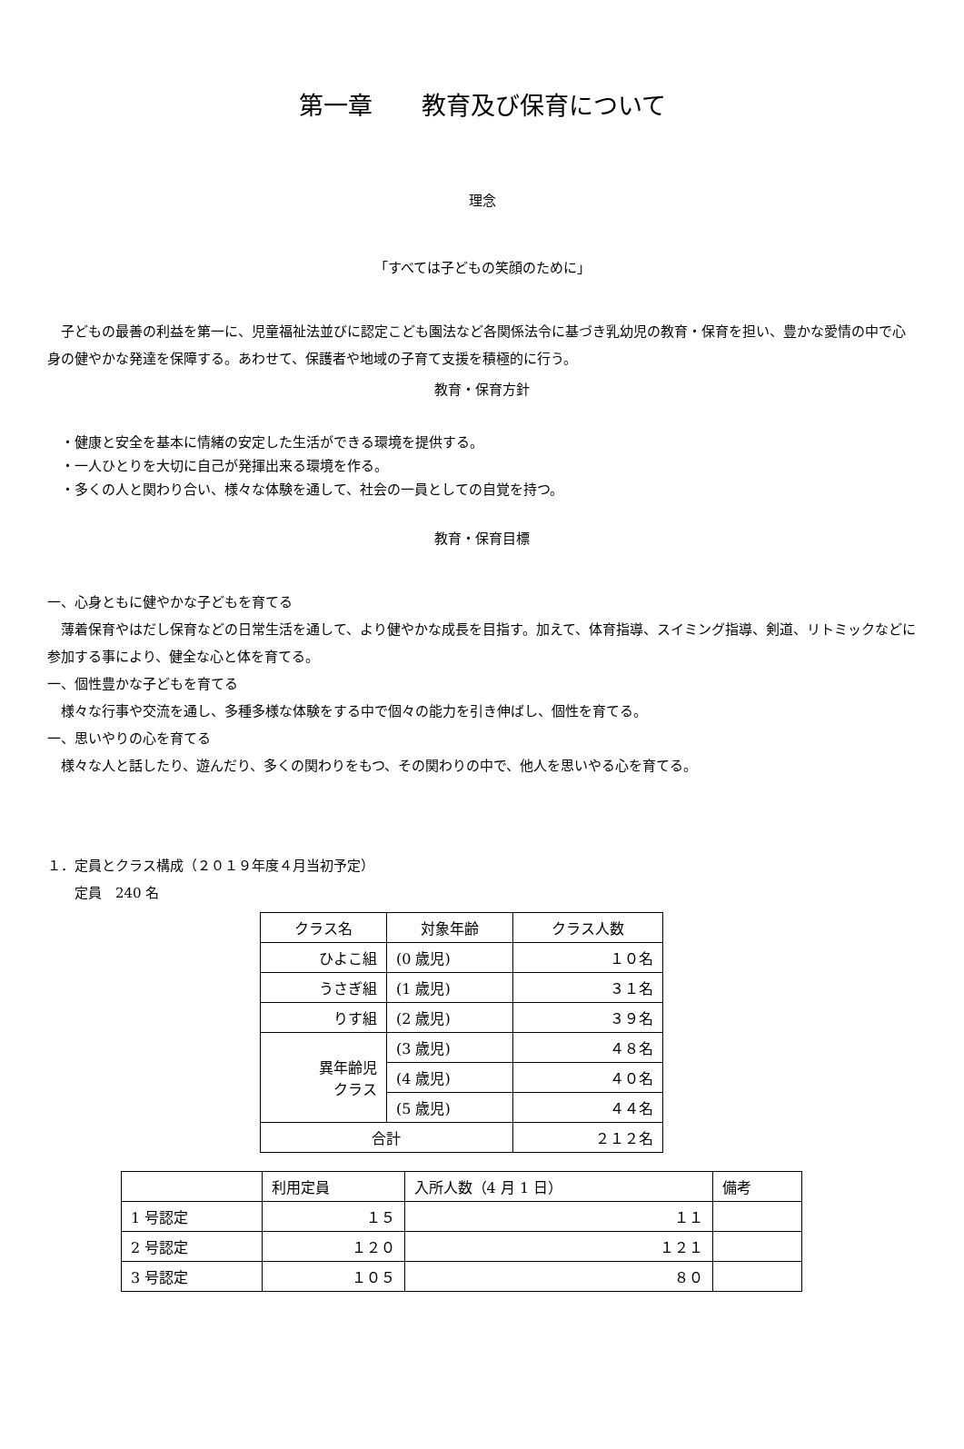第一章　　教育及び保育について
理念
「すべては子どもの笑顔のために」
　子どもの最善の利益を第一に、児童福祉法並びに認定こども園法など各関係法令に基づき乳幼児の教育・保育を担い、豊かな愛情の中で心身の健やかな発達を保障する。あわせて、保護者や地域の子育て支援を積極的に行う。
教育・保育方針
　・健康と安全を基本に情緒の安定した生活ができる環境を提供する。
　・一人ひとりを大切に自己が発揮出来る環境を作る。
　・多くの人と関わり合い、様々な体験を通して、社会の一員としての自覚を持つ。
教育・保育目標
一、心身ともに健やかな子どもを育てる
　薄着保育やはだし保育などの日常生活を通して、より健やかな成長を目指す。加えて、体育指導、スイミング指導、剣道、リトミックなどに参加する事により、健全な心と体を育てる。
一、個性豊かな子どもを育てる
　様々な行事や交流を通し、多種多様な体験をする中で個々の能力を引き伸ばし、個性を育てる。
一、思いやりの心を育てる
　様々な人と話したり、遊んだり、多くの関わりをもつ、その関わりの中で、他人を思いやる心を育てる。
１．定員とクラス構成（２０１９年度４月当初予定）
　　定員　240 名
| クラス名 | 対象年齢 | クラス人数 |
| --- | --- | --- |
| ひよこ組 | (0 歳児) | １０名 |
| うさぎ組 | (1 歳児) | ３１名 |
| りす組 | (2 歳児) | ３９名 |
| 異年齢児 クラス | (3 歳児) | ４８名 |
| | (4 歳児) | ４０名 |
| | (5 歳児) | ４４名 |
| 合計 | | ２１２名 |
| | 利用定員 | 入所人数（4 月 1 日） | 備考 |
| --- | --- | --- | --- |
| 1 号認定 | １５ | １１ | |
| 2 号認定 | １２０ | １２１ | |
| 3 号認定 | １０５ | ８０ | |